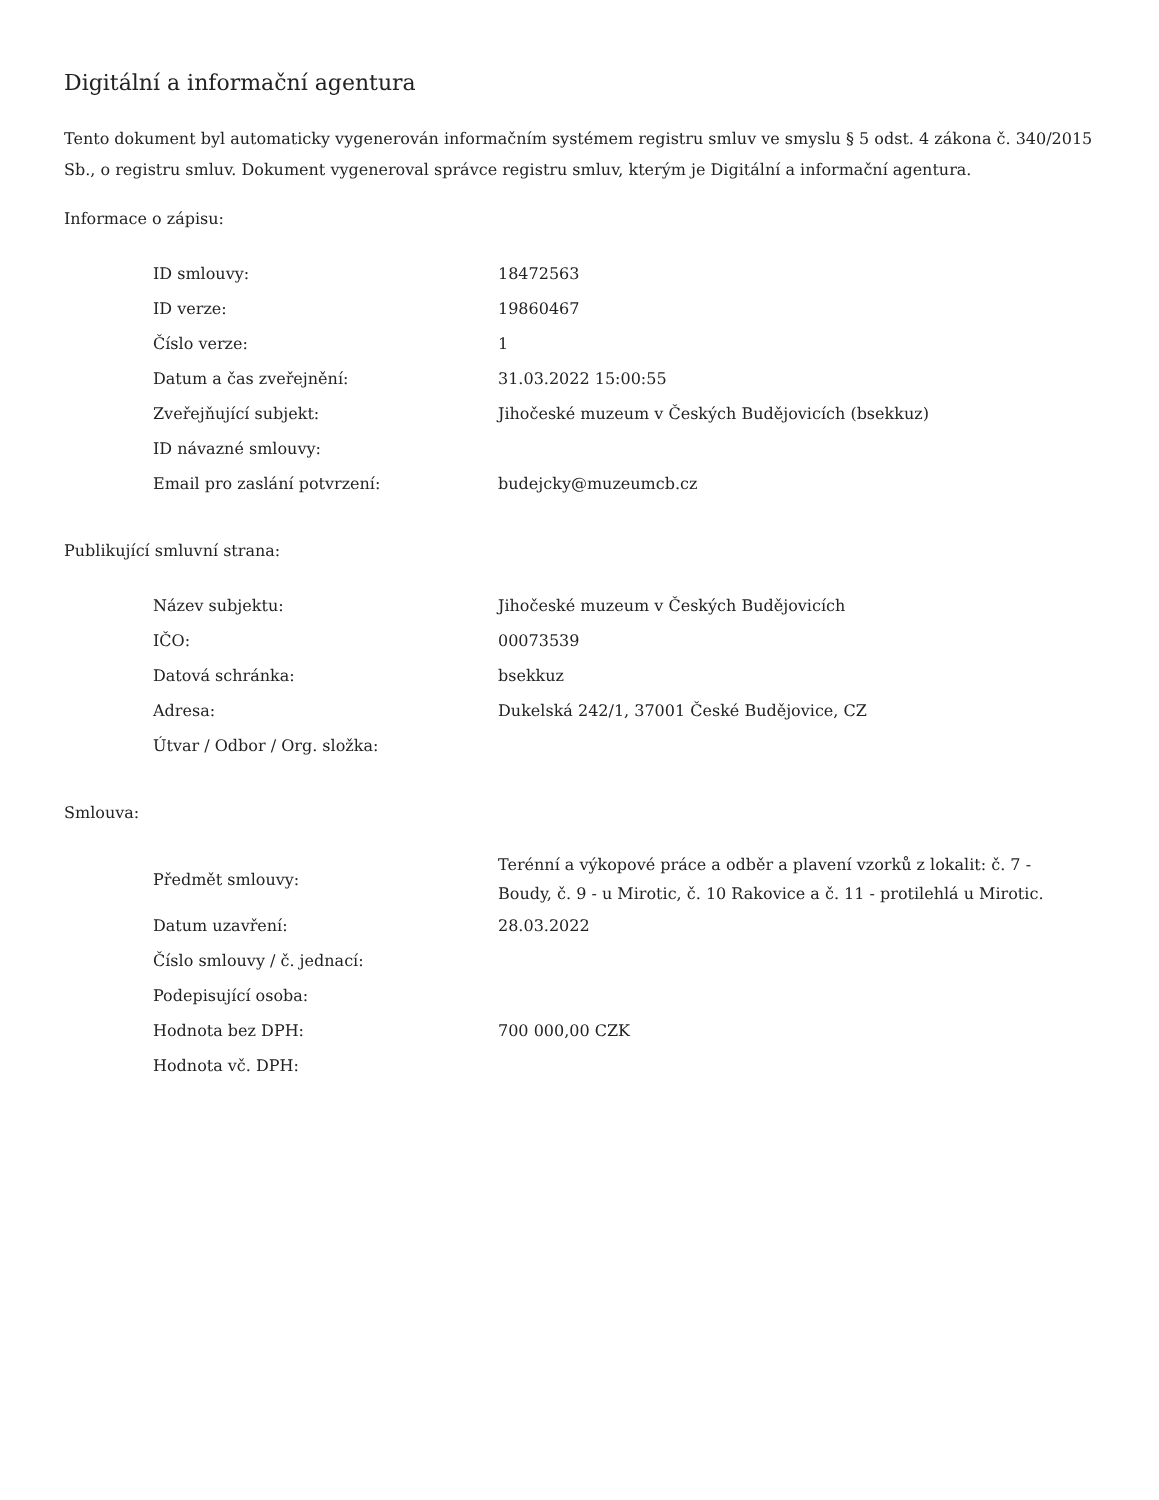Digitální a informační agentura
Tento dokument byl automaticky vygenerován informačním systémem registru smluv ve smyslu § 5 odst. 4 zákona č. 340/2015 Sb., o registru smluv. Dokument vygeneroval správce registru smluv, kterým je Digitální a informační agentura.
Informace o zápisu:
| ID smlouvy: | 18472563 |
| ID verze: | 19860467 |
| Číslo verze: | 1 |
| Datum a čas zveřejnění: | 31.03.2022 15:00:55 |
| Zveřejňující subjekt: | Jihočeské muzeum v Českých Budějovicích (bsekkuz) |
| ID návazné smlouvy: | |
| Email pro zaslání potvrzení: | budejcky@muzeumcb.cz |
Publikující smluvní strana:
| Název subjektu: | Jihočeské muzeum v Českých Budějovicích |
| IČO: | 00073539 |
| Datová schránka: | bsekkuz |
| Adresa: | Dukelská 242/1, 37001 České Budějovice, CZ |
| Útvar / Odbor / Org. složka: | |
Smlouva:
| Předmět smlouvy: | Terénní a výkopové práce a odběr a plavení vzorků z lokalit: č. 7 - Boudy, č. 9 - u Mirotic, č. 10 Rakovice a č. 11 - protilehlá u Mirotic. |
| Datum uzavření: | 28.03.2022 |
| Číslo smlouvy / č. jednací: | |
| Podepisující osoba: | |
| Hodnota bez DPH: | 700 000,00 CZK |
| Hodnota vč. DPH: | |